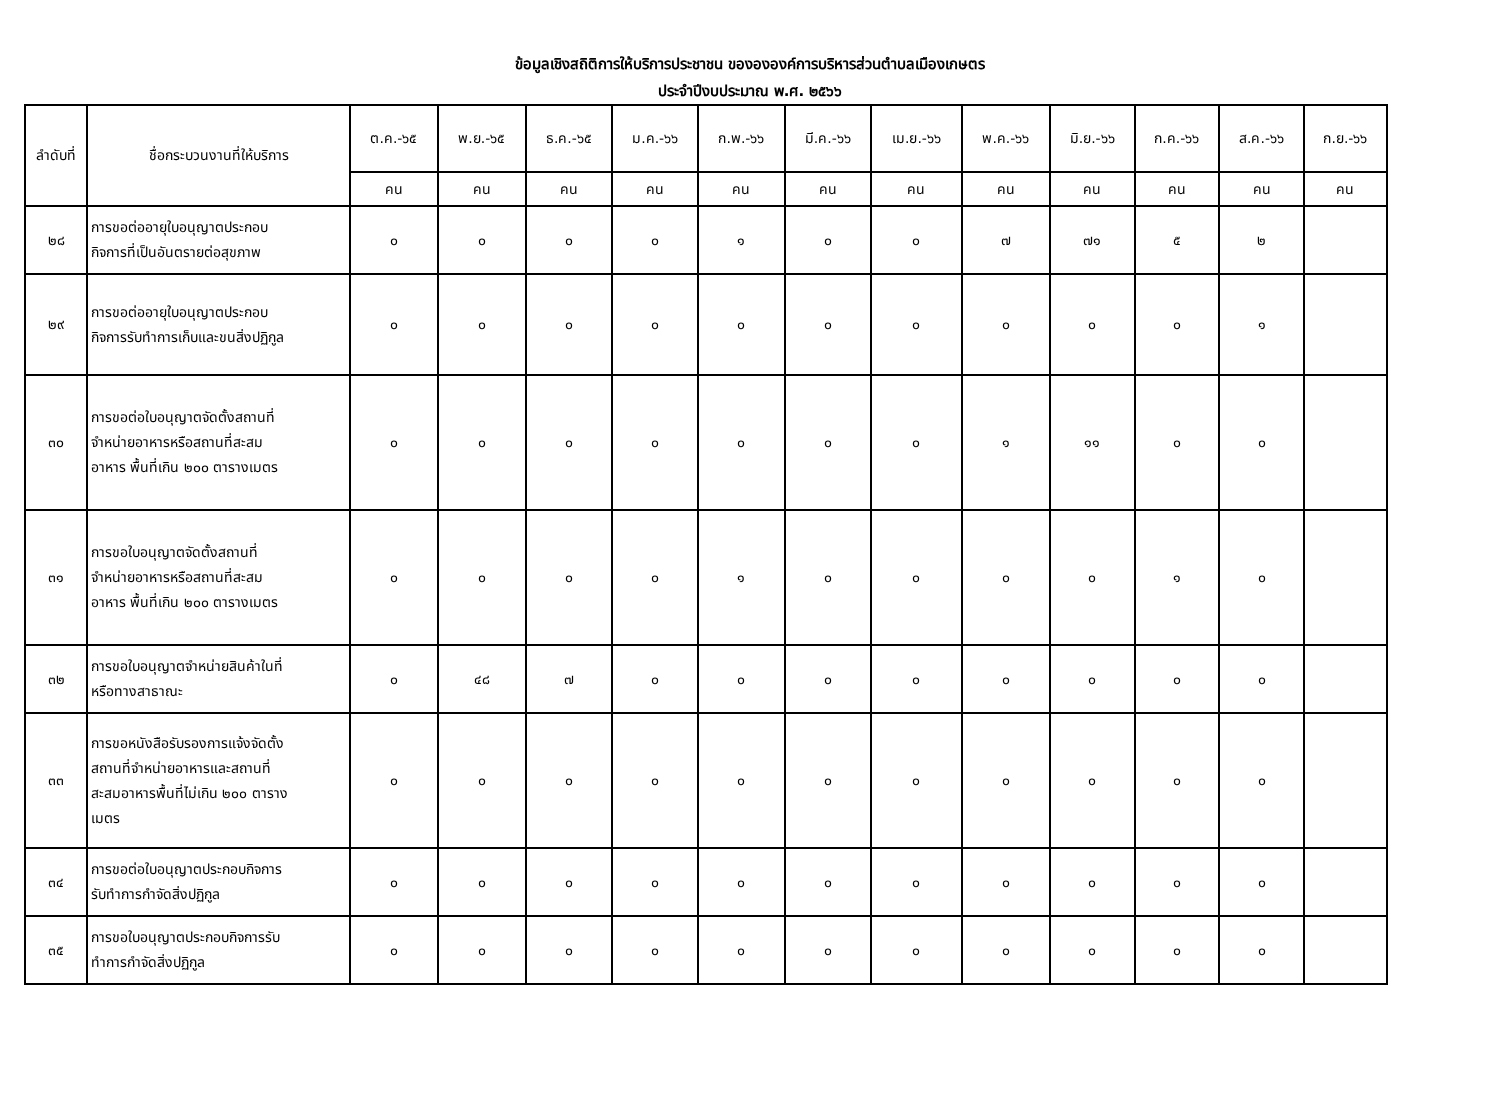ข้อมูลเชิงสถิติการให้บริการประชาชน ของององค์การบริหารส่วนตำบลเมืองเกษตร
ประจำปีงบประมาณ พ.ศ. ๒๕๖๖
| ลำดับที่ | ชื่อกระบวนงานที่ให้บริการ | ต.ค.-๖๕ | พ.ย.-๖๕ | ธ.ค.-๖๕ | ม.ค.-๖๖ | ก.พ.-๖๖ | มี.ค.-๖๖ | เม.ย.-๖๖ | พ.ค.-๖๖ | มิ.ย.-๖๖ | ก.ค.-๖๖ | ส.ค.-๖๖ | ก.ย.-๖๖ |
| --- | --- | --- | --- | --- | --- | --- | --- | --- | --- | --- | --- | --- | --- |
| | | คน | คน | คน | คน | คน | คน | คน | คน | คน | คน | คน | คน |
| ๒๘ | การขอต่ออายุใบอนุญาตประกอบ กิจการที่เป็นอันตรายต่อสุขภาพ | ๐ | ๐ | ๐ | ๐ | ๑ | ๐ | ๐ | ๗ | ๗๑ | ๕ | ๒ | |
| ๒๙ | การขอต่ออายุใบอนุญาตประกอบ กิจการรับทำการเก็บและขนสิ่งปฏิกูล | ๐ | ๐ | ๐ | ๐ | ๐ | ๐ | ๐ | ๐ | ๐ | ๐ | ๑ | |
| ๓๐ | การขอต่อใบอนุญาตจัดตั้งสถานที่ จำหน่ายอาหารหรือสถานที่สะสม อาหาร พื้นที่เกิน ๒๐๐ ตารางเมตร | ๐ | ๐ | ๐ | ๐ | ๐ | ๐ | ๐ | ๑ | ๑๑ | ๐ | ๐ | |
| ๓๑ | การขอใบอนุญาตจัดตั้งสถานที่ จำหน่ายอาหารหรือสถานที่สะสม อาหาร พื้นที่เกิน ๒๐๐ ตารางเมตร | ๐ | ๐ | ๐ | ๐ | ๑ | ๐ | ๐ | ๐ | ๐ | ๑ | ๐ | |
| ๓๒ | การขอใบอนุญาตจำหน่ายสินค้าในที่ หรือทางสาธาณะ | ๐ | ๔๘ | ๗ | ๐ | ๐ | ๐ | ๐ | ๐ | ๐ | ๐ | ๐ | |
| ๓๓ | การขอหนังสือรับรองการแจ้งจัดตั้ง สถานที่จำหน่ายอาหารและสถานที่ สะสมอาหารพื้นที่ไม่เกิน ๒๐๐ ตาราง เมตร | ๐ | ๐ | ๐ | ๐ | ๐ | ๐ | ๐ | ๐ | ๐ | ๐ | ๐ | |
| ๓๔ | การขอต่อใบอนุญาตประกอบกิจการ รับทำการกำจัดสิ่งปฏิกูล | ๐ | ๐ | ๐ | ๐ | ๐ | ๐ | ๐ | ๐ | ๐ | ๐ | ๐ | |
| ๓๕ | การขอใบอนุญาตประกอบกิจการรับ ทำการกำจัดสิ่งปฏิกูล | ๐ | ๐ | ๐ | ๐ | ๐ | ๐ | ๐ | ๐ | ๐ | ๐ | ๐ | |